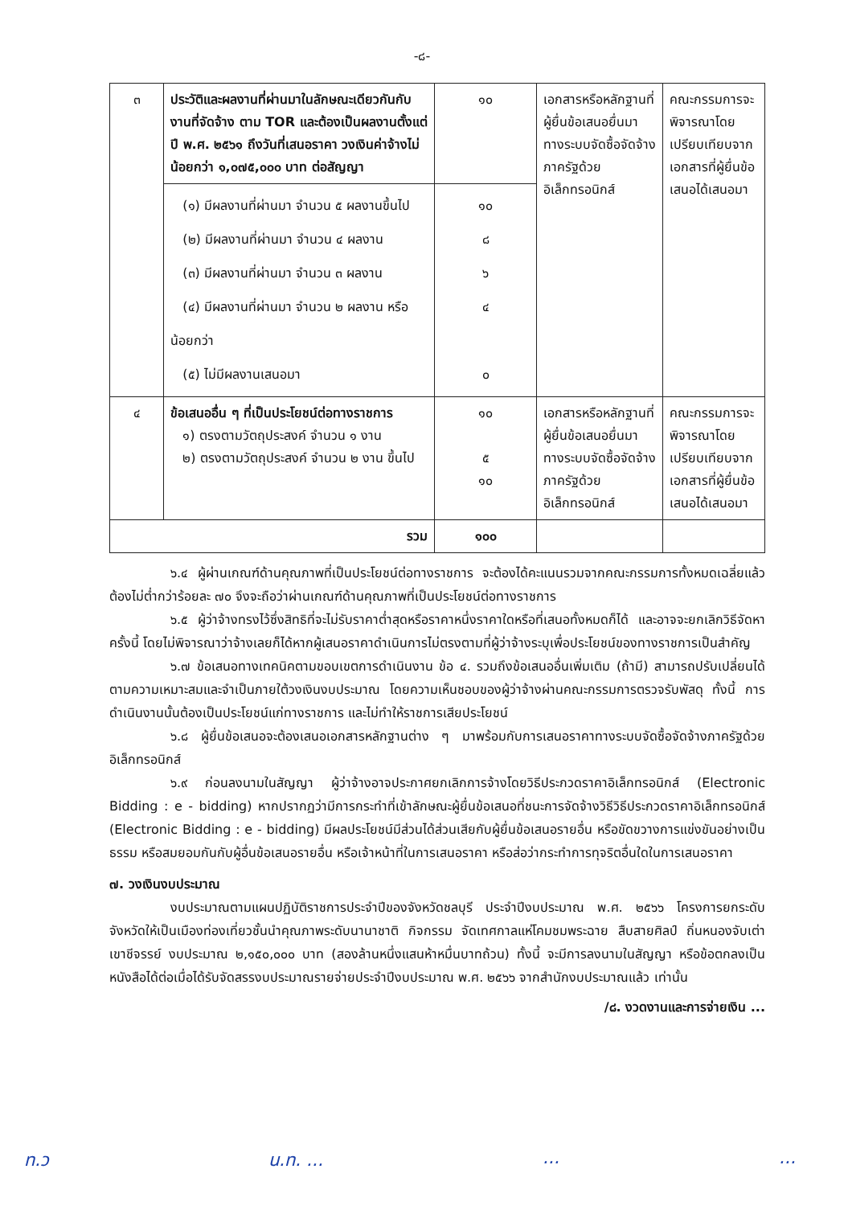-๘-
| ๓ | ประวัติและผลงานที่ผ่านมาในลักษณะเดียวกันกับงานที่จัดจ้าง ตาม TOR และต้องเป็นผลงานตั้งแต่ ปี พ.ศ. ๒๕๖๑ ถึงวันที่เสนอราคา วงเงินค่าจ้างไม่น้อยกว่า ๑,๐๗๕,๐๐๐ บาท ต่อสัญญา | ๑๐ | เอกสารหรือหลักฐานที่ผู้ยื่นข้อเสนอยื่นมาทางระบบจัดซื้อจัดจ้างภาครัฐด้วยอิเล็กทรอนิกส์ | คณะกรรมการจะพิจารณาโดยเปรียบเทียบจากเอกสารที่ผู้ยื่นข้อเสนอได้เสนอมา |
| | (๑) มีผลงานที่ผ่านมา จำนวน ๕ ผลงานขึ้นไป (๒) มีผลงานที่ผ่านมา จำนวน ๔ ผลงาน (๓) มีผลงานที่ผ่านมา จำนวน ๓ ผลงาน (๔) มีผลงานที่ผ่านมา จำนวน ๒ ผลงาน หรือน้อยกว่า (๕) ไม่มีผลงานเสนอมา | ๑๐ ๘ ๖ ๔ ๐ | | |
| ๔ | ข้อเสนออื่น ๆ ที่เป็นประโยชน์ต่อทางราชการ ๑) ตรงตามวัตถุประสงค์ จำนวน ๑ งาน ๒) ตรงตามวัตถุประสงค์ จำนวน ๒ งาน ขึ้นไป | ๑๐ ๕ ๑๐ | เอกสารหรือหลักฐานที่ผู้ยื่นข้อเสนอยื่นมาทางระบบจัดซื้อจัดจ้างภาครัฐด้วยอิเล็กทรอนิกส์ | คณะกรรมการจะพิจารณาโดยเปรียบเทียบจากเอกสารที่ผู้ยื่นข้อเสนอได้เสนอมา |
| รวม | | ๑๐๐ | | |
๖.๔ ผู้ผ่านเกณฑ์ด้านคุณภาพที่เป็นประโยชน์ต่อทางราชการ จะต้องได้คะแนนรวมจากคณะกรรมการทั้งหมดเฉลี่ยแล้วต้องไม่ต่ำกว่าร้อยละ ๗๐ จึงจะถือว่าผ่านเกณฑ์ด้านคุณภาพที่เป็นประโยชน์ต่อทางราชการ
๖.๕ ผู้ว่าจ้างทรงไว้ซึ่งสิทธิที่จะไม่รับราคาต่ำสุดหรือราคาหนึ่งราคาใดหรือที่เสนอทั้งหมดก็ได้ และอาจจะยกเลิกวิธีจัดหาครั้งนี้ โดยไม่พิจารณาว่าจ้างเลยก็ได้หากผู้เสนอราคาดำเนินการไม่ตรงตามที่ผู้ว่าจ้างระบุเพื่อประโยชน์ของทางราชการเป็นสำคัญ
๖.๗ ข้อเสนอทางเทคนิคตามขอบเขตการดำเนินงาน ข้อ ๔. รวมถึงข้อเสนออื่นเพิ่มเติม (ถ้ามี) สามารถปรับเปลี่ยนได้ตามความเหมาะสมและจำเป็นภายใต้วงเงินงบประมาณ โดยความเห็นชอบของผู้ว่าจ้างผ่านคณะกรรมการตรวจรับพัสดุ ทั้งนี้ การดำเนินงานนั้นต้องเป็นประโยชน์แก่ทางราชการ และไม่ทำให้ราชการเสียประโยชน์
๖.๘ ผู้ยื่นข้อเสนอจะต้องเสนอเอกสารหลักฐานต่าง ๆ มาพร้อมกับการเสนอราคาทางระบบจัดซื้อจัดจ้างภาครัฐด้วยอิเล็กทรอนิกส์
๖.๙ ก่อนลงนามในสัญญา ผู้ว่าจ้างอาจประกาศยกเลิกการจ้างโดยวิธีประกวดราคาอิเล็กทรอนิกส์ (Electronic Bidding : e - bidding) หากปรากฏว่ามีการกระทำที่เข้าลักษณะผู้ยื่นข้อเสนอที่ชนะการจัดจ้างวิธีวิธีประกวดราคาอิเล็กทรอนิกส์ (Electronic Bidding : e - bidding) มีผลประโยชน์มีส่วนได้ส่วนเสียกับผู้ยื่นข้อเสนอรายอื่น หรือขัดขวางการแข่งขันอย่างเป็นธรรม หรือสมยอมกันกับผู้อื่นข้อเสนอรายอื่น หรือเจ้าหน้าที่ในการเสนอราคา หรือส่อว่ากระทำการทุจริตอื่นใดในการเสนอราคา
๗. วงเงินงบประมาณ
งบประมาณตามแผนปฏิบัติราชการประจำปีของจังหวัดชลบุรี ประจำปีงบประมาณ พ.ศ. ๒๕๖๖ โครงการยกระดับจังหวัดให้เป็นเมืองท่องเที่ยวชั้นนำคุณภาพระดับนานาชาติ กิจกรรม จัดเทศกาลแห่โคมชมพระฉาย สืบสายศิลป์ ถิ่นหนองจับเต่า เขาชีจรรย์ งบประมาณ ๒,๑๕๐,๐๐๐ บาท (สองล้านหนึ่งแสนห้าหมื่นบาทถ้วน) ทั้งนี้ จะมีการลงนามในสัญญา หรือข้อตกลงเป็นหนังสือได้ต่อเมื่อได้รับจัดสรรงบประมาณรายจ่ายประจำปีงบประมาณ พ.ศ. ๒๕๖๖ จากสำนักงบประมาณแล้ว เท่านั้น
/๘. งวดงานและการจ่ายเงิน ...
ท.ว น.ท. .........